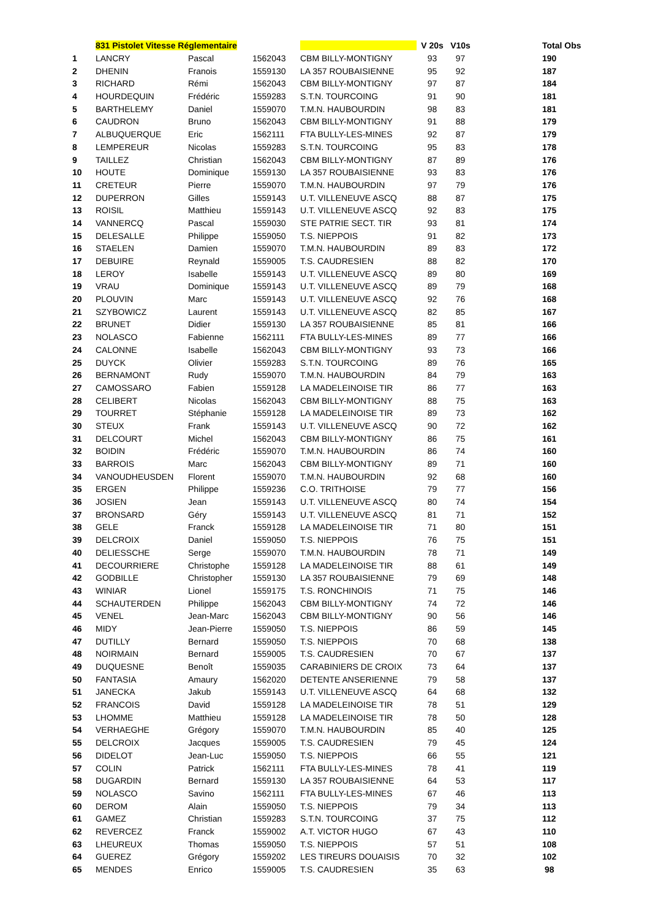| | 831 Pistolet Vitesse Réglementaire | | | | V 20s | V10s | | Total Obs |
| --- | --- | --- | --- | --- | --- | --- | --- | --- |
| 1 | LANCRY | Pascal | 1562043 | CBM BILLY-MONTIGNY | 93 | 97 | | 190 |
| 2 | DHENIN | Franοis | 1559130 | LA 357 ROUBAISIENNE | 95 | 92 | | 187 |
| 3 | RICHARD | Rémi | 1562043 | CBM BILLY-MONTIGNY | 97 | 87 | | 184 |
| 4 | HOURDEQUIN | Frédéric | 1559283 | S.T.N. TOURCOING | 91 | 90 | | 181 |
| 5 | BARTHELEMY | Daniel | 1559070 | T.M.N. HAUBOURDIN | 98 | 83 | | 181 |
| 6 | CAUDRON | Bruno | 1562043 | CBM BILLY-MONTIGNY | 91 | 88 | | 179 |
| 7 | ALBUQUERQUE | Eric | 1562111 | FTA BULLY-LES-MINES | 92 | 87 | | 179 |
| 8 | LEMPEREUR | Nicolas | 1559283 | S.T.N. TOURCOING | 95 | 83 | | 178 |
| 9 | TAILLEZ | Christian | 1562043 | CBM BILLY-MONTIGNY | 87 | 89 | | 176 |
| 10 | HOUTE | Dominique | 1559130 | LA 357 ROUBAISIENNE | 93 | 83 | | 176 |
| 11 | CRETEUR | Pierre | 1559070 | T.M.N. HAUBOURDIN | 97 | 79 | | 176 |
| 12 | DUPERRON | Gilles | 1559143 | U.T. VILLENEUVE ASCQ | 88 | 87 | | 175 |
| 13 | ROISIL | Matthieu | 1559143 | U.T. VILLENEUVE ASCQ | 92 | 83 | | 175 |
| 14 | VANNERCQ | Pascal | 1559030 | STE PATRIE SECT. TIR | 93 | 81 | | 174 |
| 15 | DELESALLE | Philippe | 1559050 | T.S. NIEPPOIS | 91 | 82 | | 173 |
| 16 | STAELEN | Damien | 1559070 | T.M.N. HAUBOURDIN | 89 | 83 | | 172 |
| 17 | DEBUIRE | Reynald | 1559005 | T.S. CAUDRESIEN | 88 | 82 | | 170 |
| 18 | LEROY | Isabelle | 1559143 | U.T. VILLENEUVE ASCQ | 89 | 80 | | 169 |
| 19 | VRAU | Dominique | 1559143 | U.T. VILLENEUVE ASCQ | 89 | 79 | | 168 |
| 20 | PLOUVIN | Marc | 1559143 | U.T. VILLENEUVE ASCQ | 92 | 76 | | 168 |
| 21 | SZYBOWICZ | Laurent | 1559143 | U.T. VILLENEUVE ASCQ | 82 | 85 | | 167 |
| 22 | BRUNET | Didier | 1559130 | LA 357 ROUBAISIENNE | 85 | 81 | | 166 |
| 23 | NOLASCO | Fabienne | 1562111 | FTA BULLY-LES-MINES | 89 | 77 | | 166 |
| 24 | CALONNE | Isabelle | 1562043 | CBM BILLY-MONTIGNY | 93 | 73 | | 166 |
| 25 | DUYCK | Olivier | 1559283 | S.T.N. TOURCOING | 89 | 76 | | 165 |
| 26 | BERNAMONT | Rudy | 1559070 | T.M.N. HAUBOURDIN | 84 | 79 | | 163 |
| 27 | CAMOSSARO | Fabien | 1559128 | LA MADELEINOISE TIR | 86 | 77 | | 163 |
| 28 | CELIBERT | Nicolas | 1562043 | CBM BILLY-MONTIGNY | 88 | 75 | | 163 |
| 29 | TOURRET | Stéphanie | 1559128 | LA MADELEINOISE TIR | 89 | 73 | | 162 |
| 30 | STEUX | Frank | 1559143 | U.T. VILLENEUVE ASCQ | 90 | 72 | | 162 |
| 31 | DELCOURT | Michel | 1562043 | CBM BILLY-MONTIGNY | 86 | 75 | | 161 |
| 32 | BOIDIN | Frédéric | 1559070 | T.M.N. HAUBOURDIN | 86 | 74 | | 160 |
| 33 | BARROIS | Marc | 1562043 | CBM BILLY-MONTIGNY | 89 | 71 | | 160 |
| 34 | VANOUDHEUSDEN | Florent | 1559070 | T.M.N. HAUBOURDIN | 92 | 68 | | 160 |
| 35 | ERGEN | Philippe | 1559236 | C.O. TRITHOISE | 79 | 77 | | 156 |
| 36 | JOSIEN | Jean | 1559143 | U.T. VILLENEUVE ASCQ | 80 | 74 | | 154 |
| 37 | BRONSARD | Géry | 1559143 | U.T. VILLENEUVE ASCQ | 81 | 71 | | 152 |
| 38 | GELE | Franck | 1559128 | LA MADELEINOISE TIR | 71 | 80 | | 151 |
| 39 | DELCROIX | Daniel | 1559050 | T.S. NIEPPOIS | 76 | 75 | | 151 |
| 40 | DELIESSCHE | Serge | 1559070 | T.M.N. HAUBOURDIN | 78 | 71 | | 149 |
| 41 | DECOURRIERE | Christophe | 1559128 | LA MADELEINOISE TIR | 88 | 61 | | 149 |
| 42 | GODBILLE | Christopher | 1559130 | LA 357 ROUBAISIENNE | 79 | 69 | | 148 |
| 43 | WINIAR | Lionel | 1559175 | T.S. RONCHINOIS | 71 | 75 | | 146 |
| 44 | SCHAUTERDEN | Philippe | 1562043 | CBM BILLY-MONTIGNY | 74 | 72 | | 146 |
| 45 | VENEL | Jean-Marc | 1562043 | CBM BILLY-MONTIGNY | 90 | 56 | | 146 |
| 46 | MIDY | Jean-Pierre | 1559050 | T.S. NIEPPOIS | 86 | 59 | | 145 |
| 47 | DUTILLY | Bernard | 1559050 | T.S. NIEPPOIS | 70 | 68 | | 138 |
| 48 | NOIRMAIN | Bernard | 1559005 | T.S. CAUDRESIEN | 70 | 67 | | 137 |
| 49 | DUQUESNE | Benoît | 1559035 | CARABINIERS DE CROIX | 73 | 64 | | 137 |
| 50 | FANTASIA | Amaury | 1562020 | DETENTE ANSERIENNE | 79 | 58 | | 137 |
| 51 | JANECKA | Jakub | 1559143 | U.T. VILLENEUVE ASCQ | 64 | 68 | | 132 |
| 52 | FRANCOIS | David | 1559128 | LA MADELEINOISE TIR | 78 | 51 | | 129 |
| 53 | LHOMME | Matthieu | 1559128 | LA MADELEINOISE TIR | 78 | 50 | | 128 |
| 54 | VERHAEGHE | Grégory | 1559070 | T.M.N. HAUBOURDIN | 85 | 40 | | 125 |
| 55 | DELCROIX | Jacques | 1559005 | T.S. CAUDRESIEN | 79 | 45 | | 124 |
| 56 | DIDELOT | Jean-Luc | 1559050 | T.S. NIEPPOIS | 66 | 55 | | 121 |
| 57 | COLIN | Patrick | 1562111 | FTA BULLY-LES-MINES | 78 | 41 | | 119 |
| 58 | DUGARDIN | Bernard | 1559130 | LA 357 ROUBAISIENNE | 64 | 53 | | 117 |
| 59 | NOLASCO | Savino | 1562111 | FTA BULLY-LES-MINES | 67 | 46 | | 113 |
| 60 | DEROM | Alain | 1559050 | T.S. NIEPPOIS | 79 | 34 | | 113 |
| 61 | GAMEZ | Christian | 1559283 | S.T.N. TOURCOING | 37 | 75 | | 112 |
| 62 | REVERCEZ | Franck | 1559002 | A.T. VICTOR HUGO | 67 | 43 | | 110 |
| 63 | LHEUREUX | Thomas | 1559050 | T.S. NIEPPOIS | 57 | 51 | | 108 |
| 64 | GUEREZ | Grégory | 1559202 | LES TIREURS DOUAISIS | 70 | 32 | | 102 |
| 65 | MENDES | Enrico | 1559005 | T.S. CAUDRESIEN | 35 | 63 | | 98 |